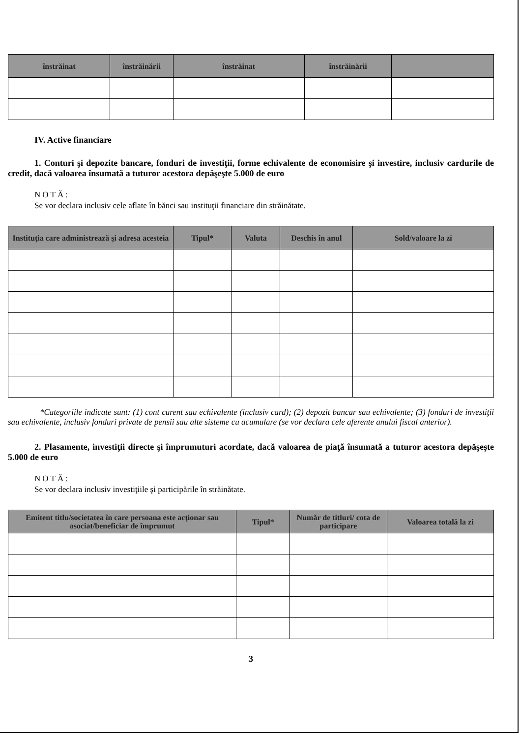| înstrăinat | înstrăinării | înstrăinat | înstrăinării | |
| --- | --- | --- | --- | --- |
IV. Active financiare
1. Conturi şi depozite bancare, fonduri de investiţii, forme echivalente de economisire şi investire, inclusiv cardurile de credit, dacă valoarea însumată a tuturor acestora depăşeşte 5.000 de euro
NOTĂ:
Se vor declara inclusiv cele aflate în bănci sau instituţii financiare din străinătate.
| Instituţia care administrează şi adresa acesteia | Tipul* | Valuta | Deschis în anul | Sold/valoare la zi |
| --- | --- | --- | --- | --- |
*Categoriile indicate sunt: (1) cont curent sau echivalente (inclusiv card); (2) depozit bancar sau echivalente; (3) fonduri de investiţii sau echivalente, inclusiv fonduri private de pensii sau alte sisteme cu acumulare (se vor declara cele aferente anului fiscal anterior).
2. Plasamente, investiţii directe şi împrumuturi acordate, dacă valoarea de piaţă însumată a tuturor acestora depăşeşte 5.000 de euro
NOTĂ:
Se vor declara inclusiv investiţiile şi participările în străinătate.
| Emitent titlu/societatea în care persoana este acţionar sau asociat/beneficiar de împrumut | Tipul* | Număr de titluri/ cota de participare | Valoarea totală la zi |
| --- | --- | --- | --- |
3